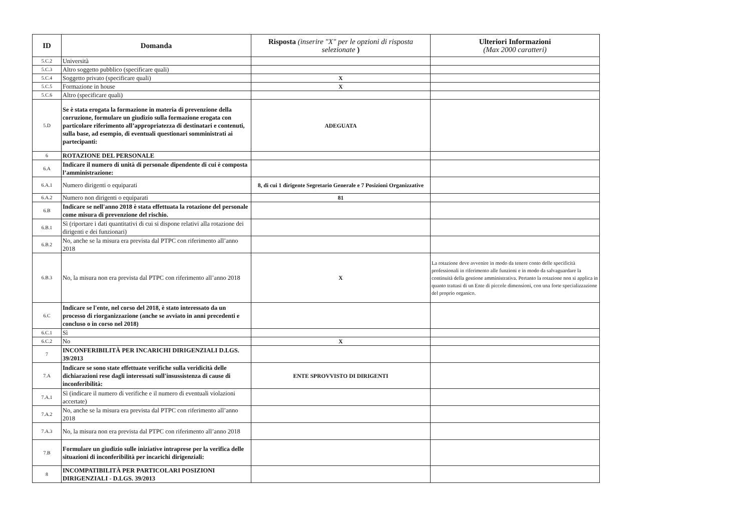| ID | Domanda | Risposta (inserire "X" per le opzioni di risposta selezionate ) | Ulteriori Informazioni (Max 2000 caratteri) |
| --- | --- | --- | --- |
| 5.C.2 | Università | | |
| 5.C.3 | Altro soggetto pubblico (specificare quali) | | |
| 5.C.4 | Soggetto privato (specificare quali) | X | |
| 5.C.5 | Formazione in house | X | |
| 5.C.6 | Altro (specificare quali) | | |
| 5.D | Se è stata erogata la formazione in materia di prevenzione della corruzione, formulare un giudizio sulla formazione erogata con particolare riferimento all’appropriatezza di destinatari e contenuti, sulla base, ad esempio, di eventuali questionari somministrati ai partecipanti: | ADEGUATA | |
| 6 | ROTAZIONE DEL PERSONALE | | |
| 6.A | Indicare il numero di unità di personale dipendente di cui è composta l’amministrazione: | | |
| 6.A.1 | Numero dirigenti o equiparati | 8, di cui 1 dirigente Segretario Generale e 7 Posizioni Organizzative | |
| 6.A.2 | Numero non dirigenti o equiparati | 81 | |
| 6.B | Indicare se nell'anno 2018 è stata effettuata la rotazione del personale come misura di prevenzione del rischio. | | |
| 6.B.1 | Sì (riportare i dati quantitativi di cui si dispone relativi alla rotazione dei dirigenti e dei funzionari) | | |
| 6.B.2 | No, anche se la misura era prevista dal PTPC con riferimento all’anno 2018 | | |
| 6.B.3 | No, la misura non era prevista dal PTPC con riferimento all’anno 2018 | X | La rotazione deve avvenire in modo da tenere conto delle specificità professionali in riferimento alle funzioni e in modo da salvaguardare la continuità della gestione amministrativa. Pertanto la rotazione non si applica in quanto trattasi di un Ente di piccole dimensioni, con una forte specializzazione del proprio organico. |
| 6.C | Indicare se l'ente, nel corso del 2018, è stato interessato da un processo di riorganizzazione (anche se avviato in anni precedenti e concluso o in corso nel 2018) | | |
| 6.C.1 | Sì | | |
| 6.C.2 | No | X | |
| 7 | INCONFERIBILITÀ PER INCARICHI DIRIGENZIALI D.LGS. 39/2013 | | |
| 7.A | Indicare se sono state effettuate verifiche sulla veridicità delle dichiarazioni rese dagli interessati sull'insussistenza di cause di inconferibilità: | ENTE SPROVVISTO DI DIRIGENTI | |
| 7.A.1 | Sì (indicare il numero di verifiche e il numero di eventuali violazioni accertate) | | |
| 7.A.2 | No, anche se la misura era prevista dal PTPC con riferimento all’anno 2018 | | |
| 7.A.3 | No, la misura non era prevista dal PTPC con riferimento all’anno 2018 | | |
| 7.B | Formulare un giudizio sulle iniziative intraprese per la verifica delle situazioni di inconferibilità per incarichi dirigenziali: | | |
| 8 | INCOMPATIBILITÀ PER PARTICOLARI POSIZIONI DIRIGENZIALI - D.LGS. 39/2013 | | |